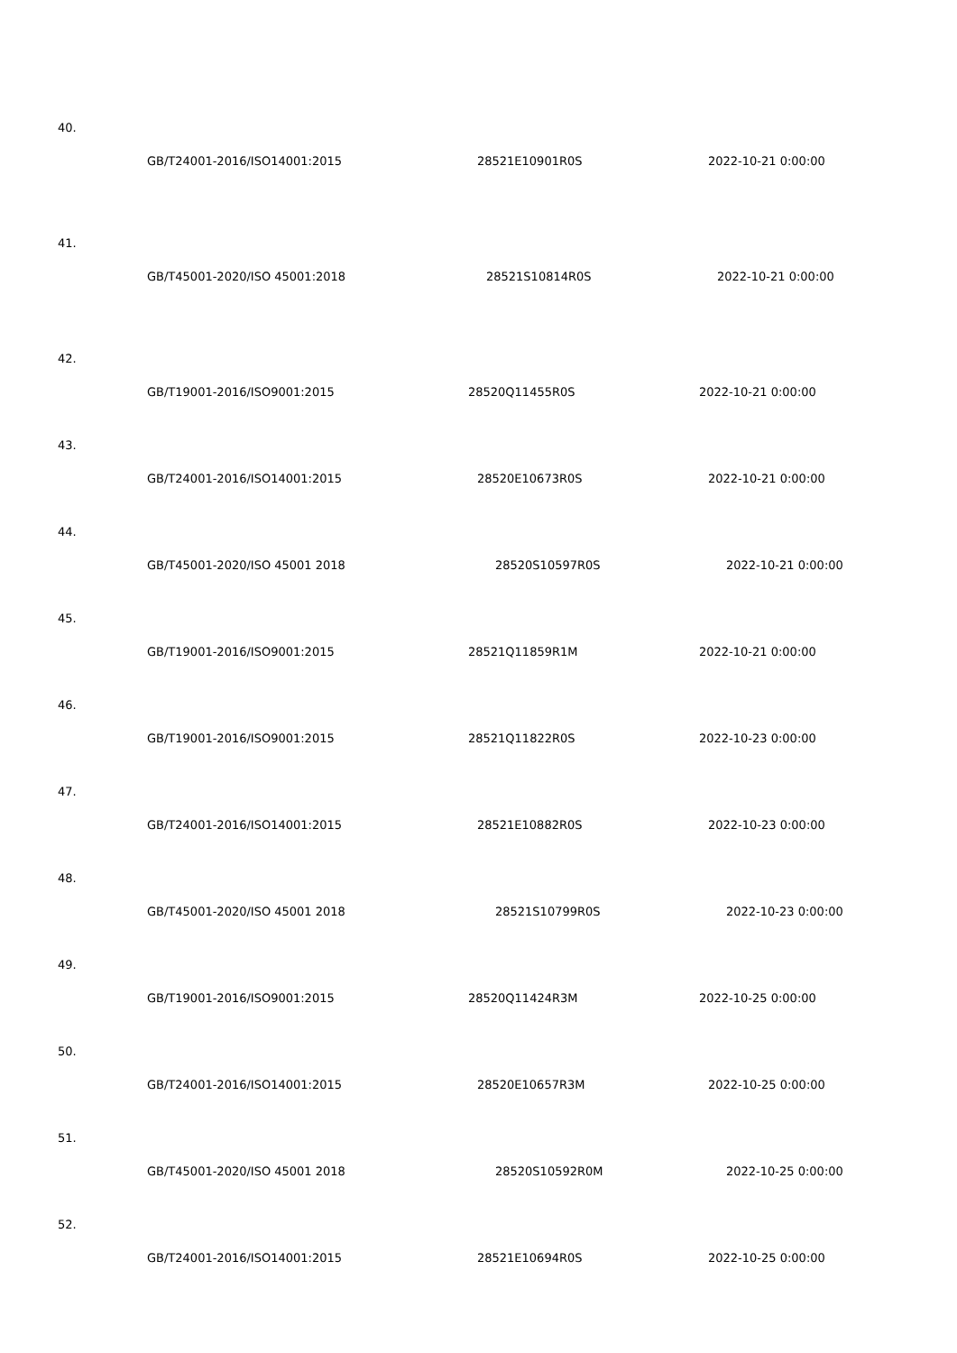40.
GB/T24001-2016/ISO14001:2015 28521E10901R0S 2022-10-21 0:00:00
41.
GB/T45001-2020/ISO 45001:2018 28521S10814R0S 2022-10-21 0:00:00
42.
GB/T19001-2016/ISO9001:2015 28520Q11455R0S 2022-10-21 0:00:00
43.
GB/T24001-2016/ISO14001:2015 28520E10673R0S 2022-10-21 0:00:00
44.
GB/T45001-2020/ISO 45001 2018 28520S10597R0S 2022-10-21 0:00:00
45.
GB/T19001-2016/ISO9001:2015 28521Q11859R1M 2022-10-21 0:00:00
46.
GB/T19001-2016/ISO9001:2015 28521Q11822R0S 2022-10-23 0:00:00
47.
GB/T24001-2016/ISO14001:2015 28521E10882R0S 2022-10-23 0:00:00
48.
GB/T45001-2020/ISO 45001 2018 28521S10799R0S 2022-10-23 0:00:00
49.
GB/T19001-2016/ISO9001:2015 28520Q11424R3M 2022-10-25 0:00:00
50.
GB/T24001-2016/ISO14001:2015 28520E10657R3M 2022-10-25 0:00:00
51.
GB/T45001-2020/ISO 45001 2018 28520S10592R0M 2022-10-25 0:00:00
52.
GB/T24001-2016/ISO14001:2015 28521E10694R0S 2022-10-25 0:00:00